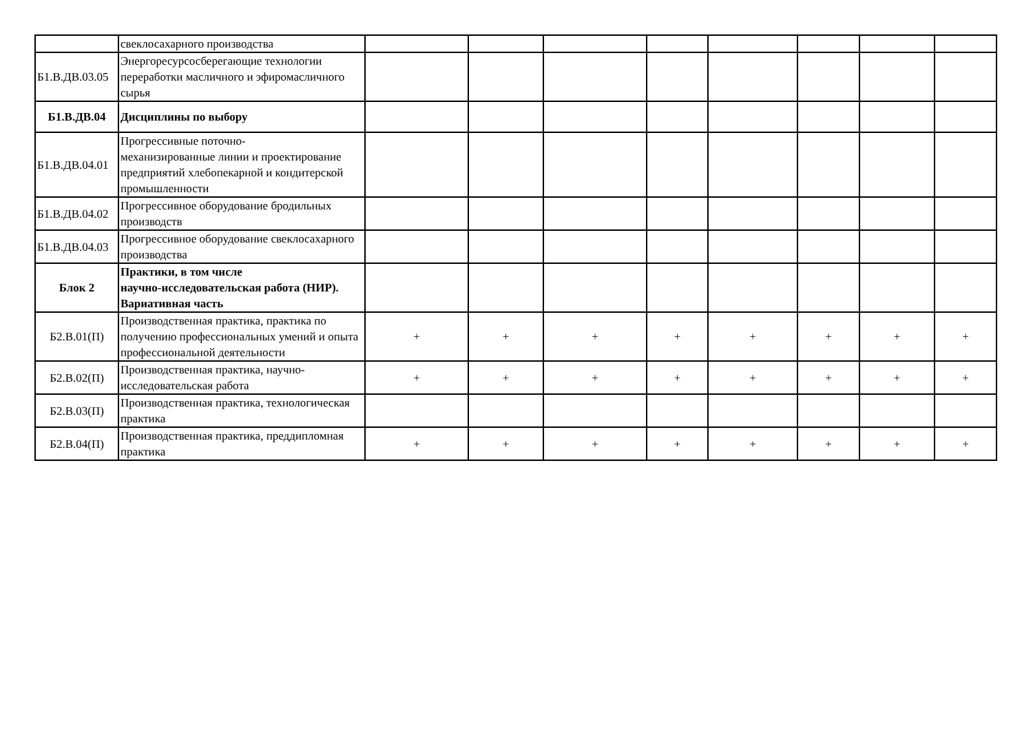| | свеклосахарного производства | | | | | | | | |
| Б1.В.ДВ.03.05 | Энергоресурсосберегающие технологии переработки масличного и эфиромасличного сырья | | | | | | | | |
| Б1.В.ДВ.04 | Дисциплины по выбору | | | | | | | | |
| Б1.В.ДВ.04.01 | Прогрессивные поточно- механизированные линии и проектирование предприятий хлебопекарной и кондитерской промышленности | | | | | | | | |
| Б1.В.ДВ.04.02 | Прогрессивное оборудование бродильных производств | | | | | | | | |
| Б1.В.ДВ.04.03 | Прогрессивное оборудование свеклосахарного производства | | | | | | | | |
| Блок 2 | Практики, в том числе научно-исследовательская работа (НИР). Вариативная часть | | | | | | | | |
| Б2.В.01(П) | Производственная практика, практика по получению профессиональных умений и опыта профессиональной деятельности | + | + | + | + | + | + | + | + |
| Б2.В.02(П) | Производственная практика, научно-исследовательская работа | + | + | + | + | + | + | + | + |
| Б2.В.03(П) | Производственная практика, технологическая практика | | | | | | | | |
| Б2.В.04(П) | Производственная практика, преддипломная практика | + | + | + | + | + | + | + | + |